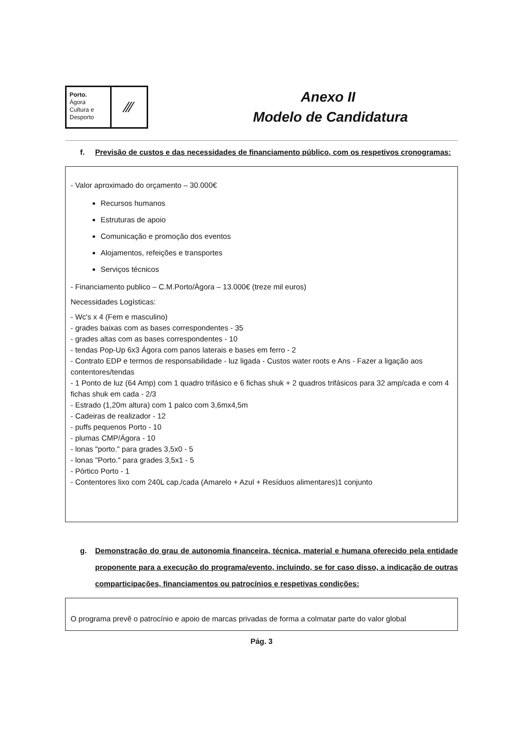Porto.
Ágora
Cultura e
Desporto
⁄⁄⁄
Anexo II
Modelo de Candidatura
f. Previsão de custos e das necessidades de financiamento público, com os respetivos cronogramas:
- Valor aproximado do orçamento – 30.000€
Recursos humanos
Estruturas de apoio
Comunicação e promoção dos eventos
Alojamentos, refeições e transportes
Serviços técnicos
- Financiamento publico – C.M.Porto/Àgora – 13.000€ (treze mil euros)
Necessidades Logísticas:
- Wc's x 4 (Fem e masculino)
- grades baixas com as bases correspondentes - 35
- grades altas com as bases correspondentes - 10
- tendas Pop-Up 6x3 Ágora com panos laterais e bases em ferro - 2
- Contrato EDP e termos de responsabilidade - luz ligada - Custos water roots e Ans - Fazer a ligação aos contentores/tendas
- 1 Ponto de luz (64 Amp) com 1 quadro trifásico e 6 fichas shuk + 2 quadros trifásicos para 32 amp/cada e com 4 fichas shuk em cada - 2/3
- Estrado (1,20m altura) com 1 palco com 3,6mx4,5m
- Cadeiras de realizador - 12
- puffs pequenos Porto - 10
- plumas CMP/Ágora - 10
- lonas "porto." para grades 3,5x0 - 5
- lonas "Porto." para grades 3,5x1 - 5
- Pórtico Porto - 1
- Contentores lixo com 240L cap./cada (Amarelo + Azul + Resíduos alimentares)1 conjunto
g. Demonstração do grau de autonomia financeira, técnica, material e humana oferecido pela entidade proponente para a execução do programa/evento, incluindo, se for caso disso, a indicação de outras comparticipações, financiamentos ou patrocínios e respetivas condições:
O programa prevê o patrocínio e apoio de marcas privadas de forma a colmatar parte do valor global
Pág. 3